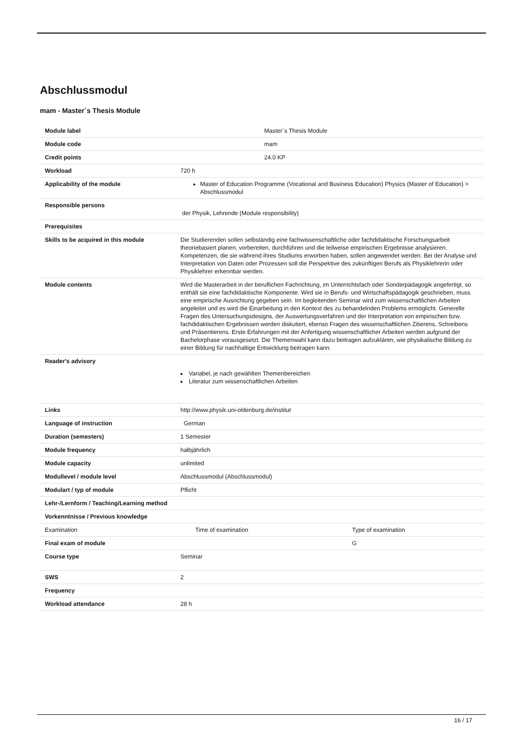Abschlussmodul
mam - Master´s Thesis Module
| Module label | Master´s Thesis Module | |
| Module code | mam | |
| Credit points | 24.0 KP | |
| Workload | 720 h | |
| Applicability of the module | Master of Education Programme (Vocational and Business Education) Physics (Master of Education) > Abschlussmodul | |
| Responsible persons | der Physik, Lehrende (Module responsibility) | |
| Prerequisites | | |
| Skills to be acquired in this module | Die Studierenden sollen selbständig eine fachwissenschaftliche oder fachdidaktische Forschungsarbeit theoriebasiert planen, vorbereiten, durchführen und die teilweise empirischen Ergebnisse analysieren. Kompetenzen, die sie während ihres Studiums erworben haben, sollen angewendet werden. Bei der Analyse und Interpretation von Daten oder Prozessen soll die Perspektive des zukünftigen Berufs als Physiklehrerin oder Physiklehrer erkennbar werden. | |
| Module contents | Wird die Masterarbeit in der beruflichen Fachrichtung, im Unterrichtsfach oder Sonderpädagogik angefertigt, so enthält sie eine fachdidaktische Komponente. Wird sie in Berufs- und Wirtschaftspädagogik geschrieben, muss eine empirische Ausrichtung gegeben sein. Im begleitenden Seminar wird zum wissenschaftlichen Arbeiten angeleitet und es wird die Einarbeitung in den Kontext des zu behandelnden Problems ermöglicht. Generelle Fragen des Untersuchungsdesigns, der Auswertungsverfahren und der Interpretation von empirischen bzw. fachdidaktischen Ergebnissen werden diskutiert, ebenso Fragen des wissenschaftlichen Zitierens, Schreibens und Präsentierens. Erste Erfahrungen mit der Anfertigung wissenschaftlicher Arbeiten werden aufgrund der Bachelorphase vorausgesetzt. Die Themenwahl kann dazu beitragen aufzuklären, wie physikalische Bildung zu einer Bildung für nachhaltige Entwicklung beitragen kann. | |
| Reader's advisory | Variabel, je nach gewählten Themenbereichen Literatur zum wissenschaftlichen Arbeiten | |
| Links | http://www.physik.uni-oldenburg.de/institut | |
| Language of instruction | German | |
| Duration (semesters) | 1 Semester | |
| Module frequency | halbjährlich | |
| Module capacity | unlimited | |
| Modullevel / module level | Abschlussmodul (Abschlussmodul) | |
| Modulart / typ of module | Pflicht | |
| Lehr-/Lernform / Teaching/Learning method | | |
| Vorkenntnisse / Previous knowledge | | |
| Examination | Time of examination | Type of examination |
| Final exam of module | | G |
| Course type | Seminar | |
| SWS | 2 | |
| Frequency | | |
| Workload attendance | 28 h | |
16 / 17